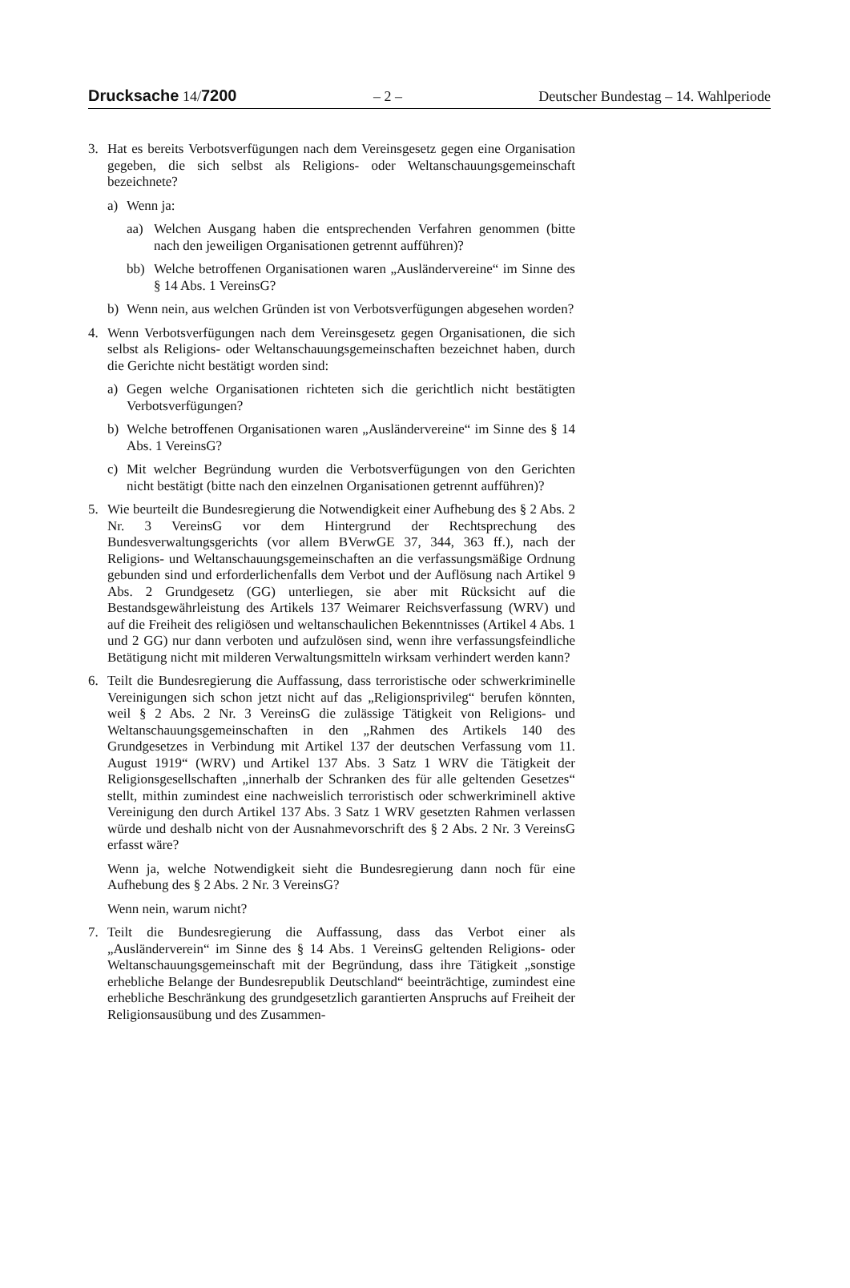Drucksache 14/7200 – 2 – Deutscher Bundestag – 14. Wahlperiode
3. Hat es bereits Verbotsverfügungen nach dem Vereinsgesetz gegen eine Organisation gegeben, die sich selbst als Religions- oder Weltanschauungsgemeinschaft bezeichnete?
a) Wenn ja:
aa) Welchen Ausgang haben die entsprechenden Verfahren genommen (bitte nach den jeweiligen Organisationen getrennt aufführen)?
bb) Welche betroffenen Organisationen waren „Ausländervereine“ im Sinne des § 14 Abs. 1 VereinsG?
b) Wenn nein, aus welchen Gründen ist von Verbotsverfügungen abgesehen worden?
4. Wenn Verbotsverfügungen nach dem Vereinsgesetz gegen Organisationen, die sich selbst als Religions- oder Weltanschauungsgemeinschaften bezeichnet haben, durch die Gerichte nicht bestätigt worden sind:
a) Gegen welche Organisationen richteten sich die gerichtlich nicht bestätigten Verbotsverfügungen?
b) Welche betroffenen Organisationen waren „Ausländervereine“ im Sinne des § 14 Abs. 1 VereinsG?
c) Mit welcher Begründung wurden die Verbotsverfügungen von den Gerichten nicht bestätigt (bitte nach den einzelnen Organisationen getrennt aufführen)?
5. Wie beurteilt die Bundesregierung die Notwendigkeit einer Aufhebung des § 2 Abs. 2 Nr. 3 VereinsG vor dem Hintergrund der Rechtsprechung des Bundesverwaltungsgerichts (vor allem BVerwGE 37, 344, 363 ff.), nach der Religions- und Weltanschauungsgemeinschaften an die verfassungsmäßige Ordnung gebunden sind und erforderlichenfalls dem Verbot und der Auflösung nach Artikel 9 Abs. 2 Grundgesetz (GG) unterliegen, sie aber mit Rücksicht auf die Bestandsgewährleistung des Artikels 137 Weimarer Reichsverfassung (WRV) und auf die Freiheit des religiösen und weltanschaulichen Bekenntnisses (Artikel 4 Abs. 1 und 2 GG) nur dann verboten und aufzulösen sind, wenn ihre verfassungsfeindliche Betätigung nicht mit milderen Verwaltungsmitteln wirksam verhindert werden kann?
6. Teilt die Bundesregierung die Auffassung, dass terroristische oder schwerkriminelle Vereinigungen sich schon jetzt nicht auf das „Religionsprivileg“ berufen könnten, weil § 2 Abs. 2 Nr. 3 VereinsG die zulässige Tätigkeit von Religions- und Weltanschauungsgemeinschaften in den „Rahmen des Artikels 140 des Grundgesetzes in Verbindung mit Artikel 137 der deutschen Verfassung vom 11. August 1919“ (WRV) und Artikel 137 Abs. 3 Satz 1 WRV die Tätigkeit der Religionsgesellschaften „innerhalb der Schranken des für alle geltenden Gesetzes“ stellt, mithin zumindest eine nachweislich terroristisch oder schwerkriminell aktive Vereinigung den durch Artikel 137 Abs. 3 Satz 1 WRV gesetzten Rahmen verlassen würde und deshalb nicht von der Ausnahmevorschrift des § 2 Abs. 2 Nr. 3 VereinsG erfasst wäre?
Wenn ja, welche Notwendigkeit sieht die Bundesregierung dann noch für eine Aufhebung des § 2 Abs. 2 Nr. 3 VereinsG?
Wenn nein, warum nicht?
7. Teilt die Bundesregierung die Auffassung, dass das Verbot einer als „Ausländerverein“ im Sinne des § 14 Abs. 1 VereinsG geltenden Religions- oder Weltanschauungsgemeinschaft mit der Begründung, dass ihre Tätigkeit „sonstige erhebliche Belange der Bundesrepublik Deutschland“ beeinträchtige, zumindest eine erhebliche Beschränkung des grundgesetzlich garantierten Anspruchs auf Freiheit der Religionsausübung und des Zusammen-